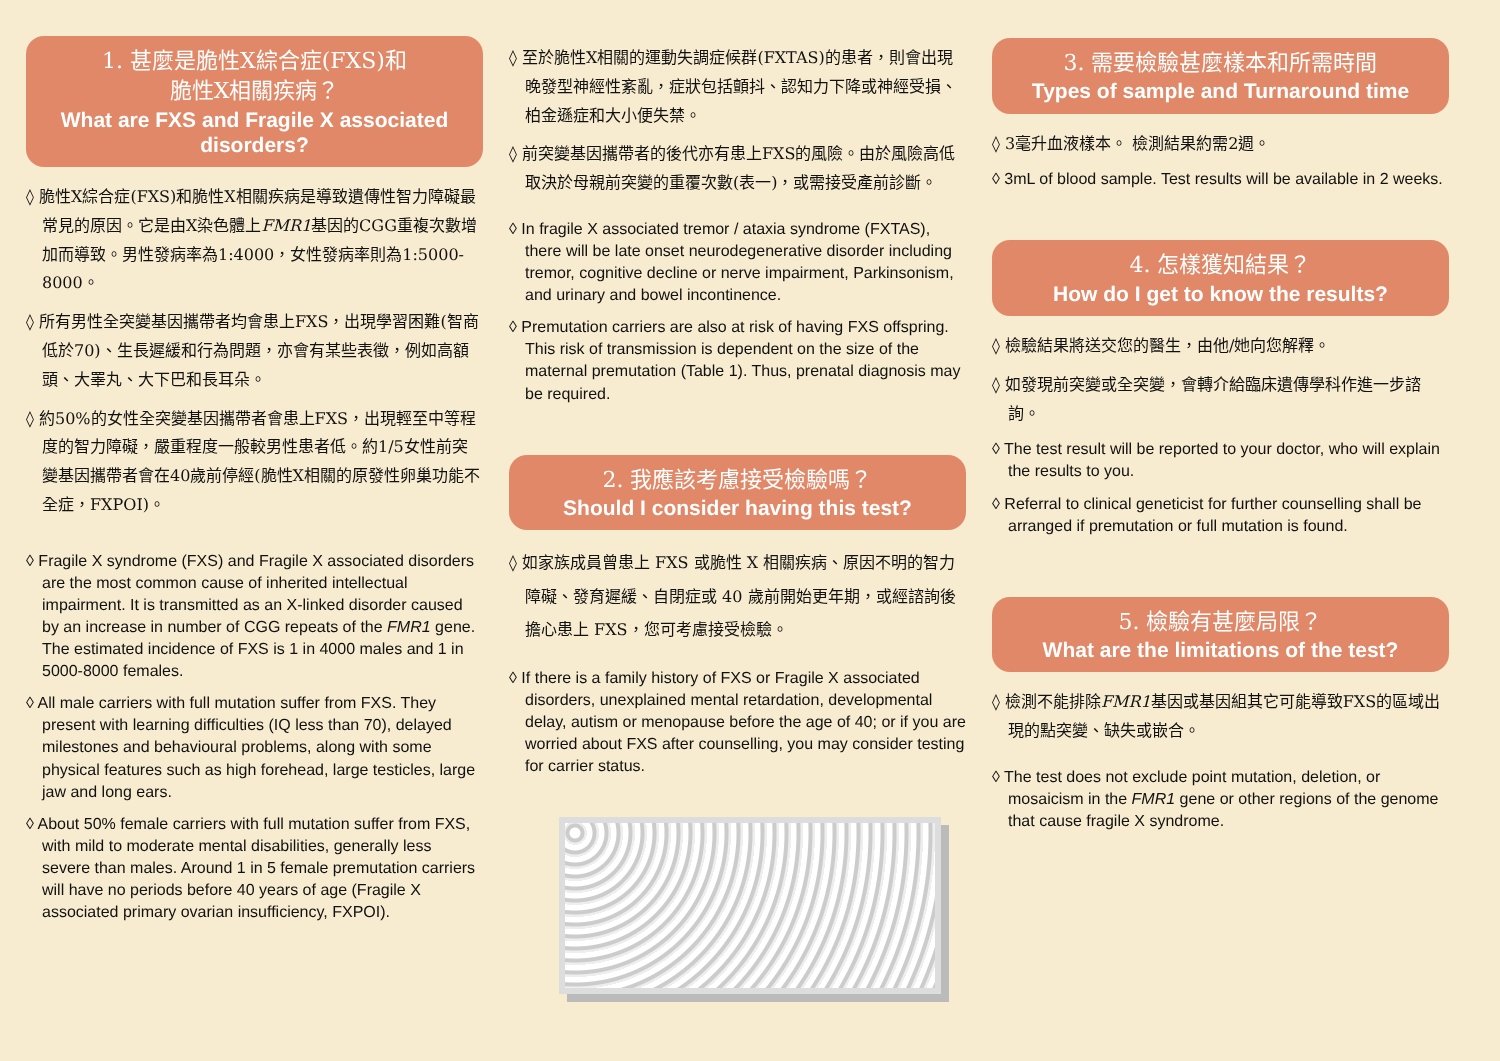1. 甚麼是脆性X綜合症(FXS)和
脆性X相關疾病？
What are FXS and Fragile X associated disorders?
◊ 脆性X綜合症(FXS)和脆性X相關疾病是導致遺傳性智力障礙最常見的原因。它是由X染色體上FMR1基因的CGG重複次數增加而導致。男性發病率為1:4000，女性發病率則為1:5000-8000。
◊ 所有男性全突變基因攜帶者均會患上FXS，出現學習困難(智商低於70)、生長遲緩和行為問題，亦會有某些表徵，例如高額頭、大睪丸、大下巴和長耳朵。
◊ 約50%的女性全突變基因攜帶者會患上FXS，出現輕至中等程度的智力障礙，嚴重程度一般較男性患者低。約1/5女性前突變基因攜帶者會在40歲前停經(脆性X相關的原發性卵巢功能不全症，FXPOI)。
◊ Fragile X syndrome (FXS) and Fragile X associated disorders are the most common cause of inherited intellectual impairment. It is transmitted as an X-linked disorder caused by an increase in number of CGG repeats of the FMR1 gene. The estimated incidence of FXS is 1 in 4000 males and 1 in 5000-8000 females.
◊ All male carriers with full mutation suffer from FXS. They present with learning difficulties (IQ less than 70), delayed milestones and behavioural problems, along with some physical features such as high forehead, large testicles, large jaw and long ears.
◊ About 50% female carriers with full mutation suffer from FXS, with mild to moderate mental disabilities, generally less severe than males. Around 1 in 5 female premutation carriers will have no periods before 40 years of age (Fragile X associated primary ovarian insufficiency, FXPOI).
◊ 至於脆性X相關的運動失調症候群(FXTAS)的患者，則會出現晚發型神經性紊亂，症狀包括顫抖、認知力下降或神經受損、柏金遜症和大小便失禁。
◊ 前突變基因攜帶者的後代亦有患上FXS的風險。由於風險高低取決於母親前突變的重覆次數(表一)，或需接受產前診斷。
◊ In fragile X associated tremor / ataxia syndrome (FXTAS), there will be late onset neurodegenerative disorder including tremor, cognitive decline or nerve impairment, Parkinsonism, and urinary and bowel incontinence.
◊ Premutation carriers are also at risk of having FXS offspring. This risk of transmission is dependent on the size of the maternal premutation (Table 1). Thus, prenatal diagnosis may be required.
2. 我應該考慮接受檢驗嗎？
Should I consider having this test?
◊ 如家族成員曾患上 FXS 或脆性 X 相關疾病、原因不明的智力障礙、發育遲緩、自閉症或 40 歲前開始更年期，或經諮詢後擔心患上 FXS，您可考慮接受檢驗。
◊ If there is a family history of FXS or Fragile X associated disorders, unexplained mental retardation, developmental delay, autism or menopause before the age of 40; or if you are worried about FXS after counselling, you may consider testing for carrier status.
3. 需要檢驗甚麼樣本和所需時間
Types of sample and Turnaround time
◊ 3毫升血液樣本。 檢測結果約需2週。
◊ 3mL of blood sample. Test results will be available in 2 weeks.
4. 怎樣獲知結果？
How do I get to know the results?
◊ 檢驗結果將送交您的醫生，由他/她向您解釋。
◊ 如發現前突變或全突變，會轉介給臨床遺傳學科作進一步諮詢。
◊ The test result will be reported to your doctor, who will explain the results to you.
◊ Referral to clinical geneticist for further counselling shall be arranged if premutation or full mutation is found.
5. 檢驗有甚麼局限？
What are the limitations of the test?
◊ 檢測不能排除FMR1基因或基因組其它可能導致FXS的區域出現的點突變、缺失或嵌合。
◊ The test does not exclude point mutation, deletion, or mosaicism in the FMR1 gene or other regions of the genome that cause fragile X syndrome.